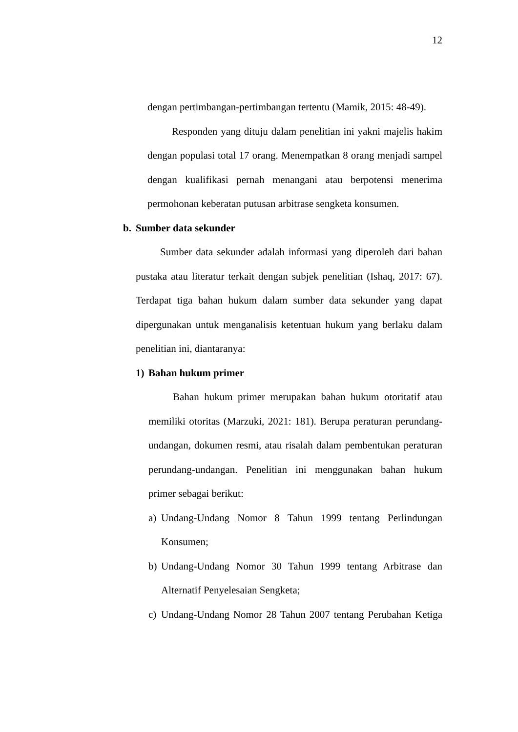12
dengan pertimbangan-pertimbangan tertentu (Mamik, 2015: 48-49).
Responden yang dituju dalam penelitian ini yakni majelis hakim dengan populasi total 17 orang. Menempatkan 8 orang menjadi sampel dengan kualifikasi pernah menangani atau berpotensi menerima permohonan keberatan putusan arbitrase sengketa konsumen.
b. Sumber data sekunder
Sumber data sekunder adalah informasi yang diperoleh dari bahan pustaka atau literatur terkait dengan subjek penelitian (Ishaq, 2017: 67). Terdapat tiga bahan hukum dalam sumber data sekunder yang dapat dipergunakan untuk menganalisis ketentuan hukum yang berlaku dalam penelitian ini, diantaranya:
1) Bahan hukum primer
Bahan hukum primer merupakan bahan hukum otoritatif atau memiliki otoritas (Marzuki, 2021: 181). Berupa peraturan perundang-undangan, dokumen resmi, atau risalah dalam pembentukan peraturan perundang-undangan. Penelitian ini menggunakan bahan hukum primer sebagai berikut:
a) Undang-Undang Nomor 8 Tahun 1999 tentang Perlindungan Konsumen;
b) Undang-Undang Nomor 30 Tahun 1999 tentang Arbitrase dan Alternatif Penyelesaian Sengketa;
c) Undang-Undang Nomor 28 Tahun 2007 tentang Perubahan Ketiga